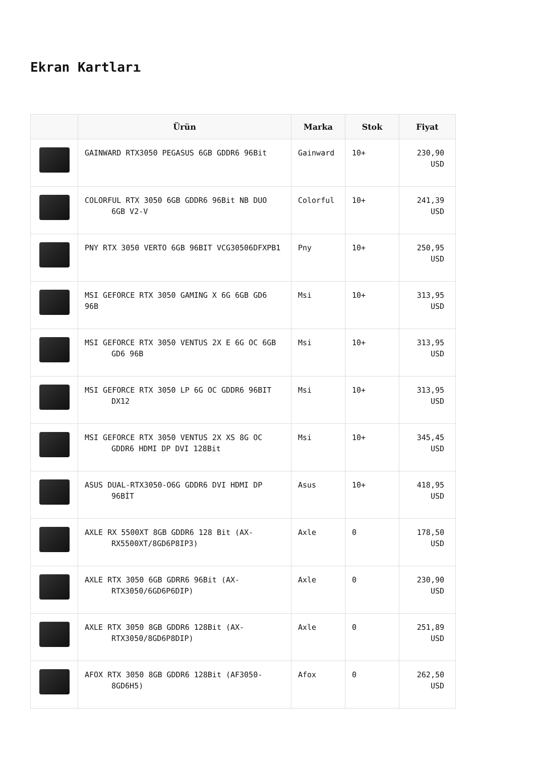Ekran Kartları
| | Ürün | Marka | Stok | Fiyat |
| --- | --- | --- | --- | --- |
| | GAINWARD RTX3050 PEGASUS 6GB GDDR6 96Bit | Gainward | 10+ | 230,90 USD |
| | COLORFUL RTX 3050 6GB GDDR6 96Bit NB DUO 6GB V2-V | Colorful | 10+ | 241,39 USD |
| | PNY RTX 3050 VERTO 6GB 96BIT VCG30506DFXPB1 | Pny | 10+ | 250,95 USD |
| | MSI GEFORCE RTX 3050 GAMING X 6G 6GB GD6 96B | Msi | 10+ | 313,95 USD |
| | MSI GEFORCE RTX 3050 VENTUS 2X E 6G OC 6GB GD6 96B | Msi | 10+ | 313,95 USD |
| | MSI GEFORCE RTX 3050 LP 6G OC GDDR6 96BIT DX12 | Msi | 10+ | 313,95 USD |
| | MSI GEFORCE RTX 3050 VENTUS 2X XS 8G OC GDDR6 HDMI DP DVI 128Bit | Msi | 10+ | 345,45 USD |
| | ASUS DUAL-RTX3050-O6G GDDR6 DVI HDMI DP 96BİT | Asus | 10+ | 418,95 USD |
| | AXLE RX 5500XT 8GB GDDR6 128 Bit (AX- RX5500XT/8GD6P8IP3) | Axle | 0 | 178,50 USD |
| | AXLE RTX 3050 6GB GDRR6 96Bit (AX- RTX3050/6GD6P6DIP) | Axle | 0 | 230,90 USD |
| | AXLE RTX 3050 8GB GDDR6 128Bit (AX- RTX3050/8GD6P8DIP) | Axle | 0 | 251,89 USD |
| | AFOX RTX 3050 8GB GDDR6 128Bit (AF3050- 8GD6H5) | Afox | 0 | 262,50 USD |